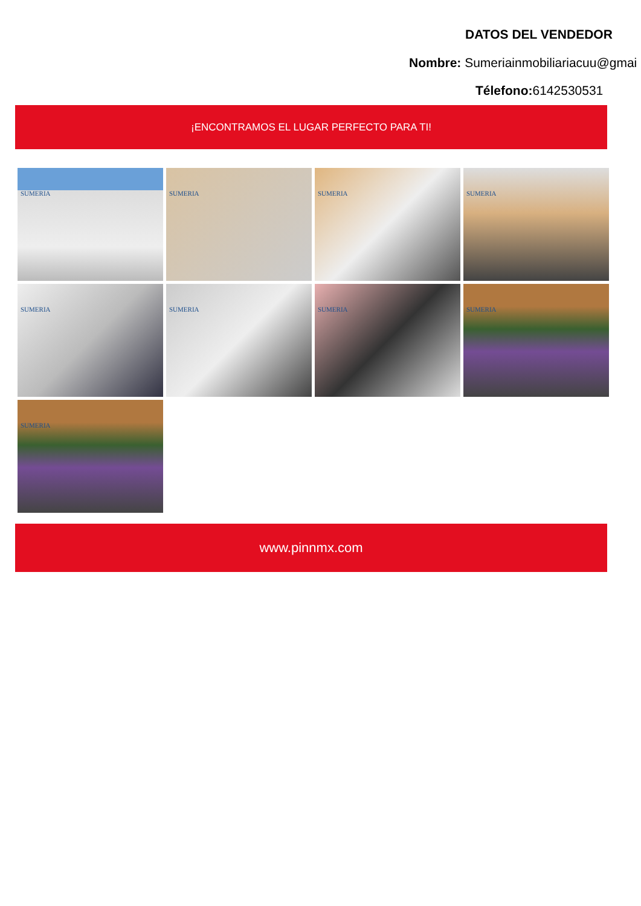DATOS DEL VENDEDOR
Nombre: Sumeriainmobiliariacuu@gmai
Télefono: 6142530531
¡ENCONTRAMOS EL LUGAR PERFECTO PARA TI!
SUMERIA
SUMERIA
SUMERIA
SUMERIA
SUMERIA
SUMERIA
SUMERIA
SUMERIA
SUMERIA
www.pinnmx.com